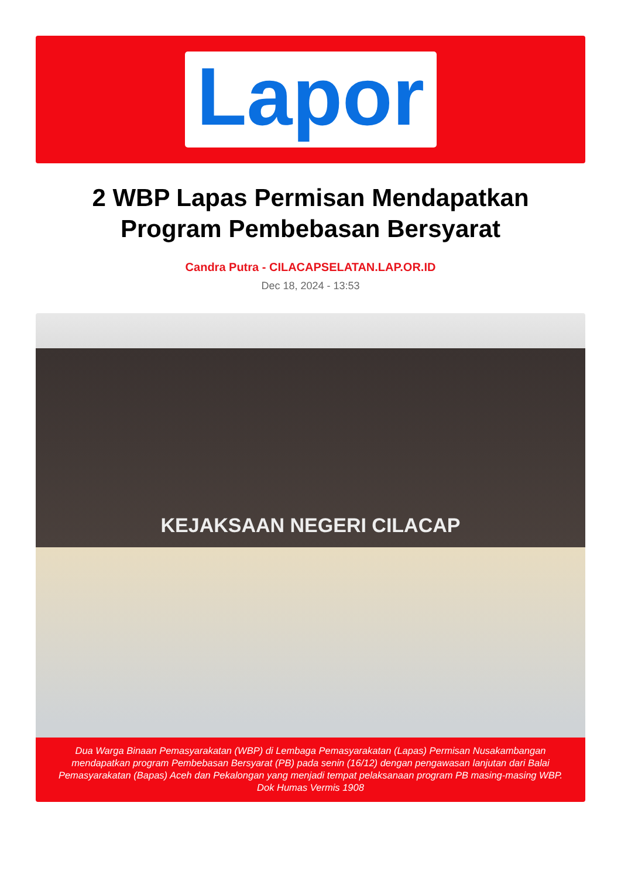Lapor
2 WBP Lapas Permisan Mendapatkan Program Pembebasan Bersyarat
Candra Putra - CILACAPSELATAN.LAP.OR.ID
Dec 18, 2024 - 13:53
KEJAKSAAN NEGERI CILACAP
Dua Warga Binaan Pemasyarakatan (WBP) di Lembaga Pemasyarakatan (Lapas) Permisan Nusakambangan mendapatkan program Pembebasan Bersyarat (PB) pada senin (16/12) dengan pengawasan lanjutan dari Balai Pemasyarakatan (Bapas) Aceh dan Pekalongan yang menjadi tempat pelaksanaan program PB masing-masing WBP. Dok Humas Vermis 1908